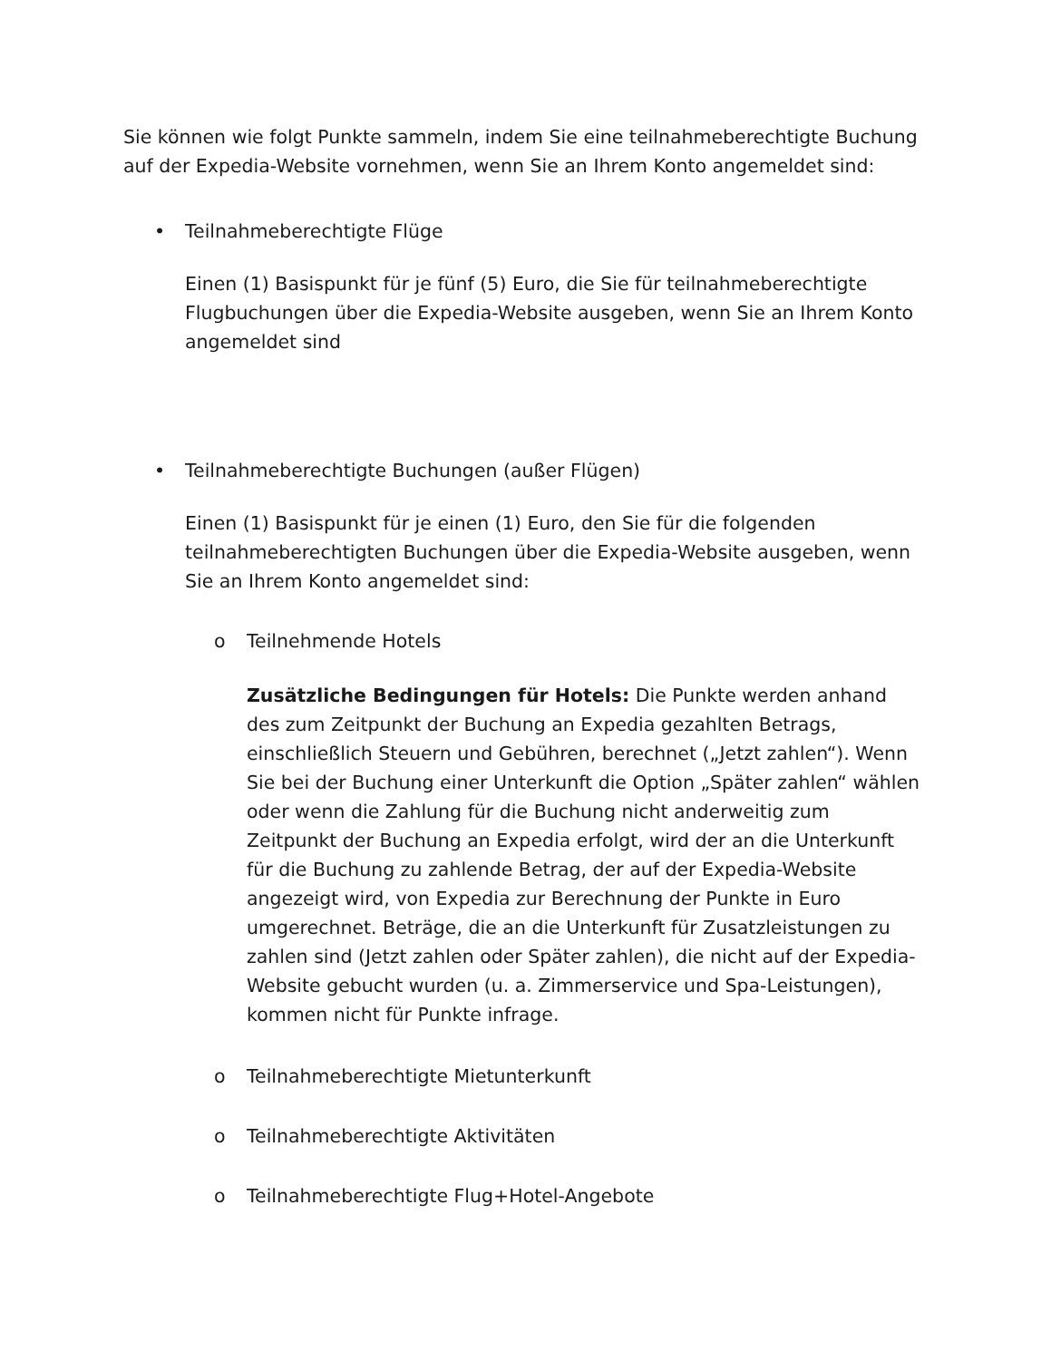Sie können wie folgt Punkte sammeln, indem Sie eine teilnahmeberechtigte Buchung auf der Expedia-Website vornehmen, wenn Sie an Ihrem Konto angemeldet sind:
• Teilnahmeberechtigte Flüge
Einen (1) Basispunkt für je fünf (5) Euro, die Sie für teilnahmeberechtigte Flugbuchungen über die Expedia-Website ausgeben, wenn Sie an Ihrem Konto angemeldet sind
• Teilnahmeberechtigte Buchungen (außer Flügen)
Einen (1) Basispunkt für je einen (1) Euro, den Sie für die folgenden teilnahmeberechtigten Buchungen über die Expedia-Website ausgeben, wenn Sie an Ihrem Konto angemeldet sind:
o Teilnehmende Hotels
Zusätzliche Bedingungen für Hotels: Die Punkte werden anhand des zum Zeitpunkt der Buchung an Expedia gezahlten Betrags, einschließlich Steuern und Gebühren, berechnet („Jetzt zahlen“). Wenn Sie bei der Buchung einer Unterkunft die Option „Später zahlen“ wählen oder wenn die Zahlung für die Buchung nicht anderweitig zum Zeitpunkt der Buchung an Expedia erfolgt, wird der an die Unterkunft für die Buchung zu zahlende Betrag, der auf der Expedia-Website angezeigt wird, von Expedia zur Berechnung der Punkte in Euro umgerechnet. Beträge, die an die Unterkunft für Zusatzleistungen zu zahlen sind (Jetzt zahlen oder Später zahlen), die nicht auf der Expedia-Website gebucht wurden (u. a. Zimmerservice und Spa-Leistungen), kommen nicht für Punkte infrage.
o Teilnahmeberechtigte Mietunterkunft
o Teilnahmeberechtigte Aktivitäten
o Teilnahmeberechtigte Flug+Hotel-Angebote